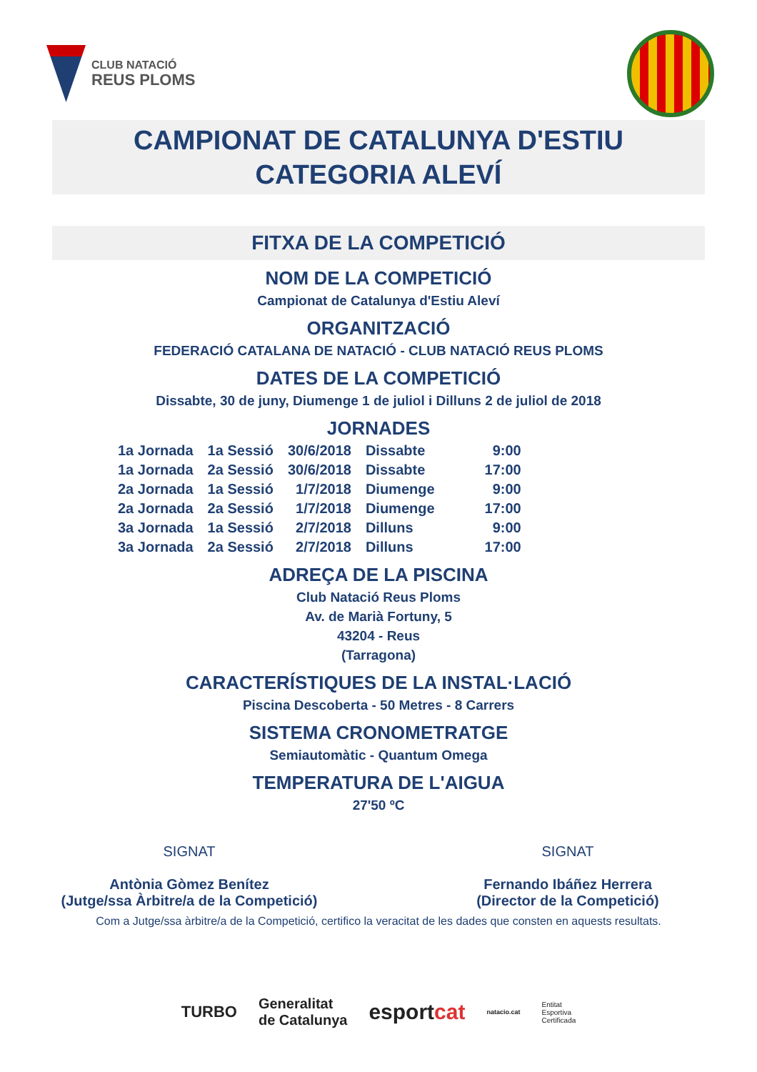CLUB NATACIÓ
REUS PLOMS
CAMPIONAT DE CATALUNYA D'ESTIU
CATEGORIA ALEVÍ
FITXA DE LA COMPETICIÓ
NOM DE LA COMPETICIÓ
Campionat de Catalunya d'Estiu Aleví
ORGANITZACIÓ
FEDERACIÓ CATALANA DE NATACIÓ - CLUB NATACIÓ REUS PLOMS
DATES DE LA COMPETICIÓ
Dissabte, 30 de juny, Diumenge 1 de juliol i Dilluns 2 de juliol de 2018
JORNADES
| 1a Jornada | 1a Sessió | 30/6/2018 | Dissabte | 9:00 |
| 1a Jornada | 2a Sessió | 30/6/2018 | Dissabte | 17:00 |
| 2a Jornada | 1a Sessió | 1/7/2018 | Diumenge | 9:00 |
| 2a Jornada | 2a Sessió | 1/7/2018 | Diumenge | 17:00 |
| 3a Jornada | 1a Sessió | 2/7/2018 | Dilluns | 9:00 |
| 3a Jornada | 2a Sessió | 2/7/2018 | Dilluns | 17:00 |
ADREÇA DE LA PISCINA
Club Natació Reus Ploms
Av. de Marià Fortuny, 5
43204 - Reus
(Tarragona)
CARACTERÍSTIQUES DE LA INSTAL·LACIÓ
Piscina Descoberta - 50 Metres - 8 Carrers
SISTEMA CRONOMETRATGE
Semiautomàtic - Quantum Omega
TEMPERATURA DE L'AIGUA
27'50 ºC
SIGNAT
Antònia Gòmez Benítez
(Jutge/ssa Àrbitre/a de la Competició)
SIGNAT
Fernando Ibáñez Herrera
(Director de la Competició)
Com a Jutge/ssa àrbitre/a de la Competició, certifico la veracitat de les dades que consten en aquests resultats.
TURBO Generalitat
de Catalunya esportcat natacio.cat Entitat
Esportiva
Certificada